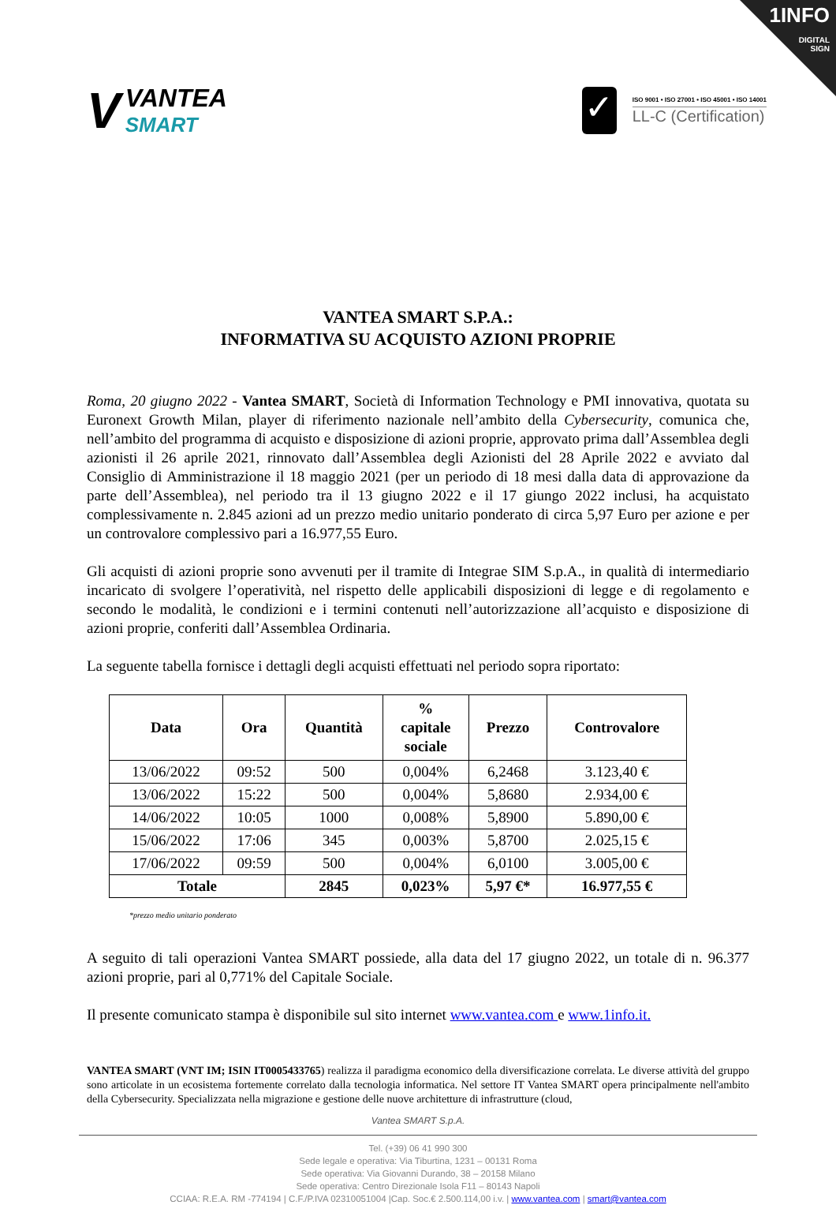1INFO
DIGITAL
SIGN
V
VANTEA
SMART
✓
ISO 9001 • ISO 27001 • ISO 45001 • ISO 14001
LL-C (Certification)
VANTEA SMART S.P.A.:
INFORMATIVA SU ACQUISTO AZIONI PROPRIE
Roma, 20 giugno 2022 - Vantea SMART, Società di Information Technology e PMI innovativa, quotata su Euronext Growth Milan, player di riferimento nazionale nell’ambito della Cybersecurity, comunica che, nell’ambito del programma di acquisto e disposizione di azioni proprie, approvato prima dall’Assemblea degli azionisti il 26 aprile 2021, rinnovato dall’Assemblea degli Azionisti del 28 Aprile 2022 e avviato dal Consiglio di Amministrazione il 18 maggio 2021 (per un periodo di 18 mesi dalla data di approvazione da parte dell’Assemblea), nel periodo tra il 13 giugno 2022 e il 17 giungo 2022 inclusi, ha acquistato complessivamente n. 2.845 azioni ad un prezzo medio unitario ponderato di circa 5,97 Euro per azione e per un controvalore complessivo pari a 16.977,55 Euro.
Gli acquisti di azioni proprie sono avvenuti per il tramite di Integrae SIM S.p.A., in qualità di intermediario incaricato di svolgere l’operatività, nel rispetto delle applicabili disposizioni di legge e di regolamento e secondo le modalità, le condizioni e i termini contenuti nell’autorizzazione all’acquisto e disposizione di azioni proprie, conferiti dall’Assemblea Ordinaria.
La seguente tabella fornisce i dettagli degli acquisti effettuati nel periodo sopra riportato:
| Data | Ora | Quantità | % capitale sociale | Prezzo | Controvalore |
| --- | --- | --- | --- | --- | --- |
| 13/06/2022 | 09:52 | 500 | 0,004% | 6,2468 | 3.123,40 € |
| 13/06/2022 | 15:22 | 500 | 0,004% | 5,8680 | 2.934,00 € |
| 14/06/2022 | 10:05 | 1000 | 0,008% | 5,8900 | 5.890,00 € |
| 15/06/2022 | 17:06 | 345 | 0,003% | 5,8700 | 2.025,15 € |
| 17/06/2022 | 09:59 | 500 | 0,004% | 6,0100 | 3.005,00 € |
| Totale | | 2845 | 0,023% | 5,97 €* | 16.977,55 € |
*prezzo medio unitario ponderato
A seguito di tali operazioni Vantea SMART possiede, alla data del 17 giugno 2022, un totale di n. 96.377 azioni proprie, pari al 0,771% del Capitale Sociale.
Il presente comunicato stampa è disponibile sul sito internet www.vantea.com e www.1info.it.
VANTEA SMART (VNT IM; ISIN IT0005433765) realizza il paradigma economico della diversificazione correlata. Le diverse attività del gruppo sono articolate in un ecosistema fortemente correlato dalla tecnologia informatica. Nel settore IT Vantea SMART opera principalmente nell'ambito della Cybersecurity. Specializzata nella migrazione e gestione delle nuove architetture di infrastrutture (cloud,
Vantea SMART S.p.A.
Tel. (+39) 06 41 990 300
Sede legale e operativa: Via Tiburtina, 1231 – 00131 Roma
Sede operativa: Via Giovanni Durando, 38 – 20158 Milano
Sede operativa: Centro Direzionale Isola F11 – 80143 Napoli
CCIAA: R.E.A. RM -774194 | C.F./P.IVA 02310051004 |Cap. Soc.€ 2.500.114,00 i.v. | www.vantea.com | smart@vantea.com